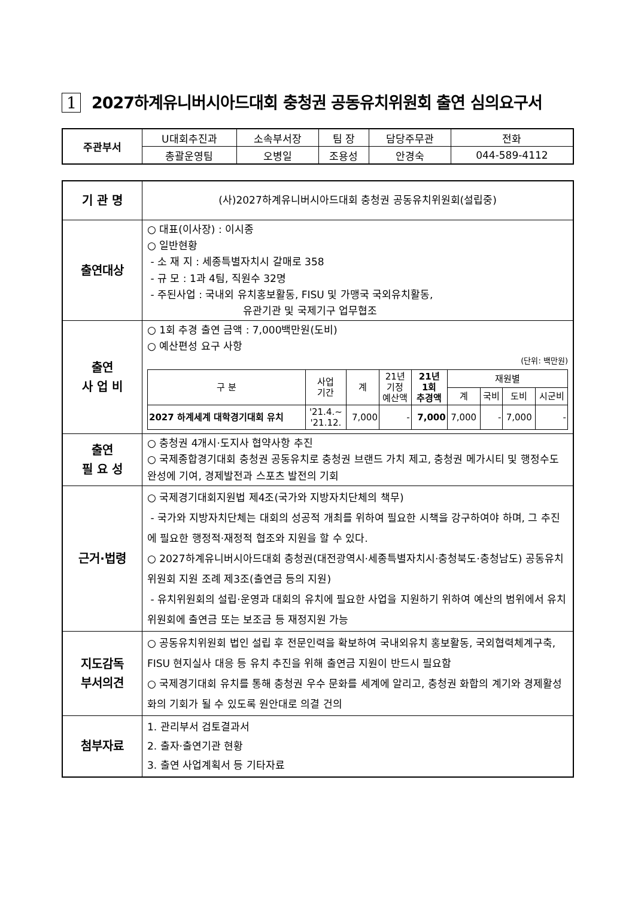1 2027하계유니버시아드대회 충청권 공동유치위원회 출연 심의요구서
| 주관부서 | U대회추진과 | 소속부서장 | 팀 장 | 담당주무관 | 전화 |
| | 총괄운영팀 | 오병일 | 조용성 | 안경숙 | 044-589-4112 |
| 기 관 명 | (사)2027하계유니버시아드대회 충청권 공동유치위원회(설립중) |
| 출연대상 | ○ 대표(이사장) : 이시종 ○ 일반현황 - 소 재 지 : 세종특별자치시 갈매로 358 - 규 모 : 1과 4팀, 직원수 32명 - 주된사업 : 국내외 유치홍보활동, FISU 및 가맹국 국외유치활동, 유관기관 및 국제기구 업무협조 |
| 출연 사 업 비 | ○ 1회 추경 출연 금액 : 7,000백만원(도비) ○ 예산편성 요구 사항 (단위: 백만원) / 구 분 / 사업 기간 / 계 / 21년 기정 예산액 / 21년 1회 추경액 / 재원별 / / / / / --- / --- / --- / --- / --- / --- / --- / --- / --- / / / / / / / 계 / 국비 / 도비 / 시군비 / / 2027 하계세계 대학경기대회 유치 / '21.4.~ '21.12. / 7,000 / - / 7,000 / 7,000 / - / 7,000 / - / |
| 출연 필 요 성 | ○ 충청권 4개시·도지사 협약사항 추진 ○ 국제종합경기대회 충청권 공동유치로 충청권 브랜드 가치 제고, 충청권 메가시티 및 행정수도 완성에 기여, 경제발전과 스포츠 발전의 기회 |
| 근거·법령 | ○ 국제경기대회지원법 제4조(국가와 지방자치단체의 책무) - 국가와 지방자치단체는 대회의 성공적 개최를 위하여 필요한 시책을 강구하여야 하며, 그 추진에 필요한 행정적·재정적 협조와 지원을 할 수 있다. ○ 2027하계유니버시아드대회 충청권(대전광역시·세종특별자치시·충청북도·충청남도) 공동유치위원회 지원 조례 제3조(출연금 등의 지원) - 유치위원회의 설립·운영과 대회의 유치에 필요한 사업을 지원하기 위하여 예산의 범위에서 유치위원회에 출연금 또는 보조금 등 재정지원 가능 |
| 지도감독 부서의견 | ○ 공동유치위원회 법인 설립 후 전문인력을 확보하여 국내외유치 홍보활동, 국외협력체계구축, FISU 현지실사 대응 등 유치 추진을 위해 출연금 지원이 반드시 필요함 ○ 국제경기대회 유치를 통해 충청권 우수 문화를 세계에 알리고, 충청권 화합의 계기와 경제활성화의 기회가 될 수 있도록 원안대로 의결 건의 |
| 첨부자료 | 1. 관리부서 검토결과서 2. 출자·출연기관 현황 3. 출연 사업계획서 등 기타자료 |